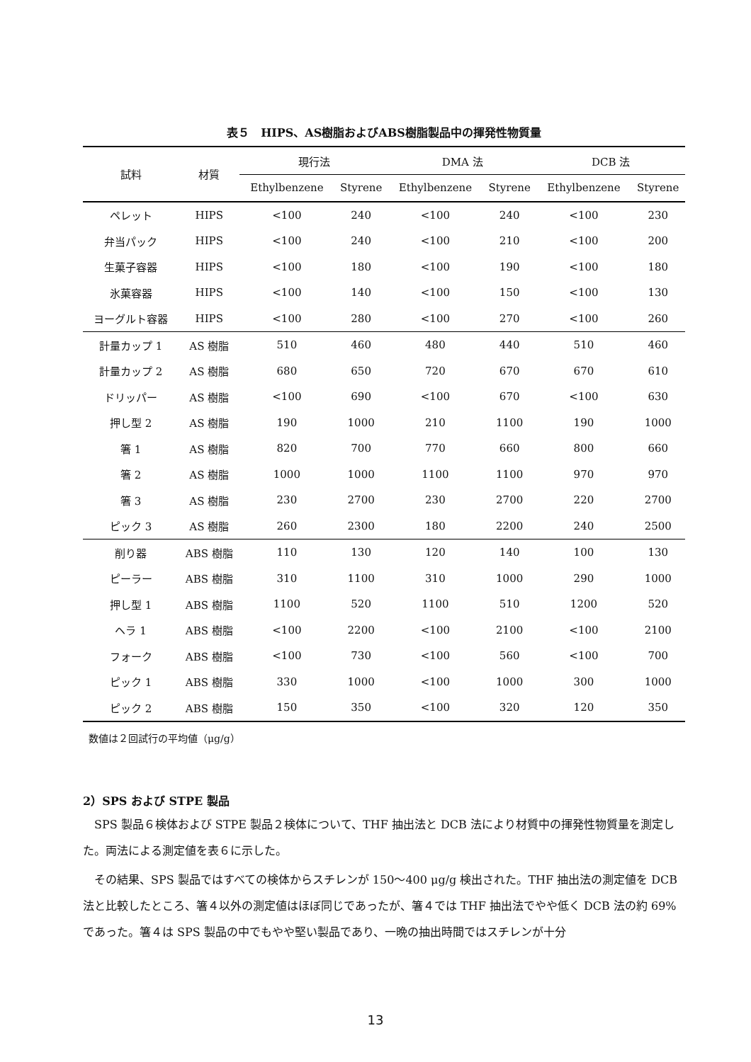表５　HIPS、AS樹脂およびABS樹脂製品中の揮発性物質量
| 試料 | 材質 | 現行法 | | DMA 法 | | DCB 法 | |
| --- | --- | --- | --- | --- | --- | --- | --- |
| | | Ethylbenzene | Styrene | Ethylbenzene | Styrene | Ethylbenzene | Styrene |
| ペレット | HIPS | <100 | 240 | <100 | 240 | <100 | 230 |
| 弁当パック | HIPS | <100 | 240 | <100 | 210 | <100 | 200 |
| 生菓子容器 | HIPS | <100 | 180 | <100 | 190 | <100 | 180 |
| 氷菓容器 | HIPS | <100 | 140 | <100 | 150 | <100 | 130 |
| ヨーグルト容器 | HIPS | <100 | 280 | <100 | 270 | <100 | 260 |
| 計量カップ 1 | AS 樹脂 | 510 | 460 | 480 | 440 | 510 | 460 |
| 計量カップ 2 | AS 樹脂 | 680 | 650 | 720 | 670 | 670 | 610 |
| ドリッパー | AS 樹脂 | <100 | 690 | <100 | 670 | <100 | 630 |
| 押し型 2 | AS 樹脂 | 190 | 1000 | 210 | 1100 | 190 | 1000 |
| 箸 1 | AS 樹脂 | 820 | 700 | 770 | 660 | 800 | 660 |
| 箸 2 | AS 樹脂 | 1000 | 1000 | 1100 | 1100 | 970 | 970 |
| 箸 3 | AS 樹脂 | 230 | 2700 | 230 | 2700 | 220 | 2700 |
| ピック 3 | AS 樹脂 | 260 | 2300 | 180 | 2200 | 240 | 2500 |
| 削り器 | ABS 樹脂 | 110 | 130 | 120 | 140 | 100 | 130 |
| ピーラー | ABS 樹脂 | 310 | 1100 | 310 | 1000 | 290 | 1000 |
| 押し型 1 | ABS 樹脂 | 1100 | 520 | 1100 | 510 | 1200 | 520 |
| ヘラ 1 | ABS 樹脂 | <100 | 2200 | <100 | 2100 | <100 | 2100 |
| フォーク | ABS 樹脂 | <100 | 730 | <100 | 560 | <100 | 700 |
| ピック 1 | ABS 樹脂 | 330 | 1000 | <100 | 1000 | 300 | 1000 |
| ピック 2 | ABS 樹脂 | 150 | 350 | <100 | 320 | 120 | 350 |
数値は２回試行の平均値（μg/g）
2）SPS および STPE 製品
SPS 製品６検体および STPE 製品２検体について、THF 抽出法と DCB 法により材質中の揮発性物質量を測定した。両法による測定値を表６に示した。
その結果、SPS 製品ではすべての検体からスチレンが 150～400 μg/g 検出された。THF 抽出法の測定値を DCB 法と比較したところ、箸４以外の測定値はほぼ同じであったが、箸４では THF 抽出法でやや低く DCB 法の約 69%であった。箸４は SPS 製品の中でもやや堅い製品であり、一晩の抽出時間ではスチレンが十分
13